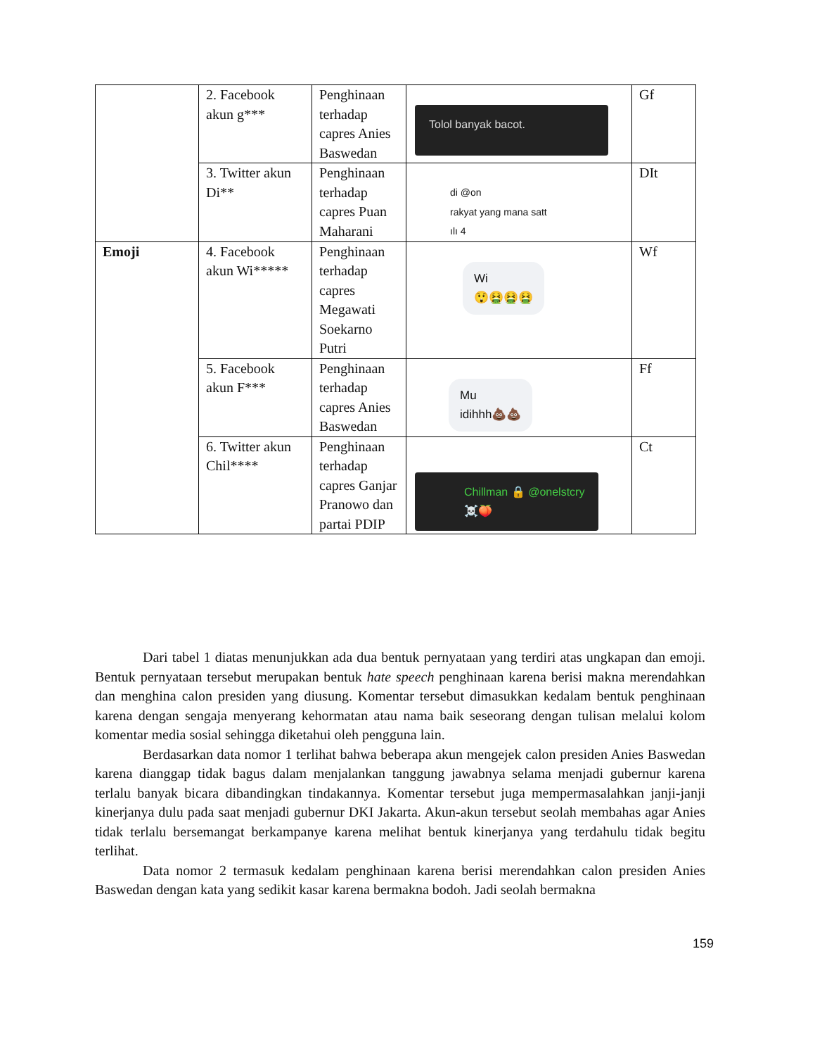| | 2. Facebook akun g*** | Penghinaan terhadap capres Anies Baswedan | Tolol banyak bacot. | Gf |
| | 3. Twitter akun Di** | Penghinaan terhadap capres Puan Maharani | di @on rakyat yang mana satt ılı 4 | DIt |
| Emoji | 4. Facebook akun Wi***** | Penghinaan terhadap capres Megawati Soekarno Putri | Wi 😲🤮🤮🤮 | Wf |
| | 5. Facebook akun F*** | Penghinaan terhadap capres Anies Baswedan | Mu idihhh💩💩 | Ff |
| | 6. Twitter akun Chil**** | Penghinaan terhadap capres Ganjar Pranowo dan partai PDIP | Chillman 🔒 @onelstcry ☠️🍑 | Ct |
Dari tabel 1 diatas menunjukkan ada dua bentuk pernyataan yang terdiri atas ungkapan dan emoji. Bentuk pernyataan tersebut merupakan bentuk hate speech penghinaan karena berisi makna merendahkan dan menghina calon presiden yang diusung. Komentar tersebut dimasukkan kedalam bentuk penghinaan karena dengan sengaja menyerang kehormatan atau nama baik seseorang dengan tulisan melalui kolom komentar media sosial sehingga diketahui oleh pengguna lain.
Berdasarkan data nomor 1 terlihat bahwa beberapa akun mengejek calon presiden Anies Baswedan karena dianggap tidak bagus dalam menjalankan tanggung jawabnya selama menjadi gubernur karena terlalu banyak bicara dibandingkan tindakannya. Komentar tersebut juga mempermasalahkan janji-janji kinerjanya dulu pada saat menjadi gubernur DKI Jakarta. Akun-akun tersebut seolah membahas agar Anies tidak terlalu bersemangat berkampanye karena melihat bentuk kinerjanya yang terdahulu tidak begitu terlihat.
Data nomor 2 termasuk kedalam penghinaan karena berisi merendahkan calon presiden Anies Baswedan dengan kata yang sedikit kasar karena bermakna bodoh. Jadi seolah bermakna
159